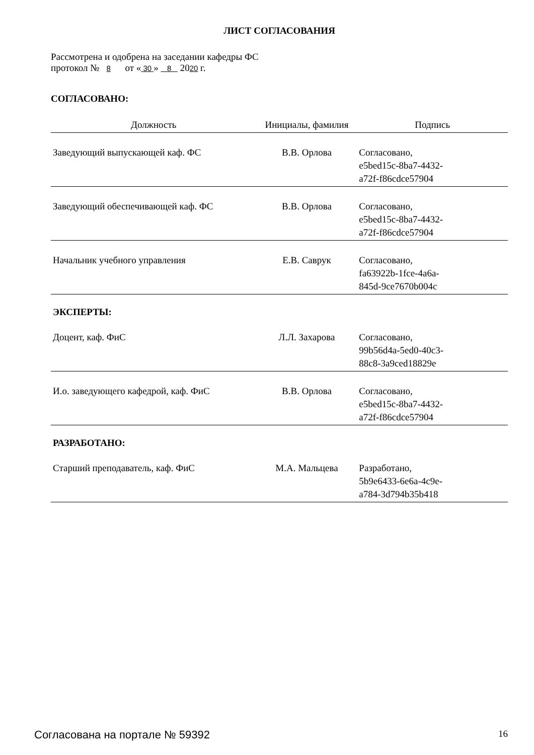ЛИСТ СОГЛАСОВАНИЯ
Рассмотрена и одобрена на заседании кафедры ФС
протокол № 8 от « 30 » 8 2020 г.
СОГЛАСОВАНО:
| Должность | Инициалы, фамилия | Подпись |
| --- | --- | --- |
| Заведующий выпускающей каф. ФС | В.В. Орлова | Согласовано, e5bed15c-8ba7-4432- a72f-f86cdce57904 |
| Заведующий обеспечивающей каф. ФС | В.В. Орлова | Согласовано, e5bed15c-8ba7-4432- a72f-f86cdce57904 |
| Начальник учебного управления | Е.В. Саврук | Согласовано, fa63922b-1fce-4a6a- 845d-9ce7670b004c |
ЭКСПЕРТЫ:
| Доцент, каф. ФиС | Л.Л. Захарова | Согласовано, 99b56d4a-5ed0-40c3- 88c8-3a9ced18829e |
| И.о. заведующего кафедрой, каф. ФиС | В.В. Орлова | Согласовано, e5bed15c-8ba7-4432- a72f-f86cdce57904 |
РАЗРАБОТАНО:
| Старший преподаватель, каф. ФиС | М.А. Мальцева | Разработано, 5b9e6433-6e6a-4c9e- a784-3d794b35b418 |
Согласована на портале № 59392 16